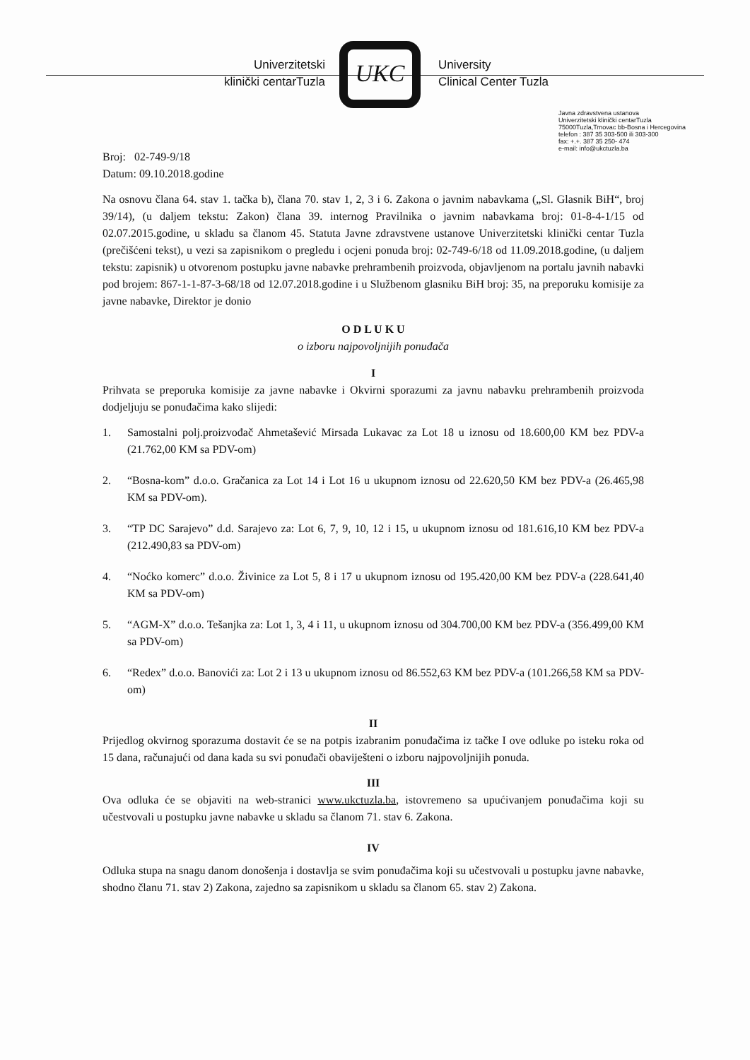Univerzitetski
klinički centarTuzla
UKC
University
Clinical Center Tuzla
Javna zdravstvena ustanova
Univerzitetski klinički centarTuzla
75000Tuzla,Trnovac bb-Bosna i Hercegovina
telefon : 387 35 303-500 ili 303-300
fax: +.+. 387 35 250- 474
e-mail: info@ukctuzla.ba
Broj: 02-749-9/18
Datum: 09.10.2018.godine
Na osnovu člana 64. stav 1. tačka b), člana 70. stav 1, 2, 3 i 6. Zakona o javnim nabavkama („Sl. Glasnik BiH“, broj 39/14), (u daljem tekstu: Zakon) člana 39. internog Pravilnika o javnim nabavkama broj: 01-8-4-1/15 od 02.07.2015.godine, u skladu sa članom 45. Statuta Javne zdravstvene ustanove Univerzitetski klinički centar Tuzla (prečišćeni tekst), u vezi sa zapisnikom o pregledu i ocjeni ponuda broj: 02-749-6/18 od 11.09.2018.godine, (u daljem tekstu: zapisnik) u otvorenom postupku javne nabavke prehrambenih proizvoda, objavljenom na portalu javnih nabavki pod brojem: 867-1-1-87-3-68/18 od 12.07.2018.godine i u Službenom glasniku BiH broj: 35, na preporuku komisije za javne nabavke, Direktor je donio
O D L U K U
o izboru najpovoljnijih ponuđača
I
Prihvata se preporuka komisije za javne nabavke i Okvirni sporazumi za javnu nabavku prehrambenih proizvoda dodjeljuju se ponuđačima kako slijedi:
1. Samostalni polj.proizvođač Ahmetašević Mirsada Lukavac za Lot 18 u iznosu od 18.600,00 KM bez PDV-a (21.762,00 KM sa PDV-om)
2. “Bosna-kom” d.o.o. Gračanica za Lot 14 i Lot 16 u ukupnom iznosu od 22.620,50 KM bez PDV-a (26.465,98 KM sa PDV-om).
3. “TP DC Sarajevo” d.d. Sarajevo za: Lot 6, 7, 9, 10, 12 i 15, u ukupnom iznosu od 181.616,10 KM bez PDV-a (212.490,83 sa PDV-om)
4. “Noćko komerc” d.o.o. Živinice za Lot 5, 8 i 17 u ukupnom iznosu od 195.420,00 KM bez PDV-a (228.641,40 KM sa PDV-om)
5. “AGM-X” d.o.o. Tešanjka za: Lot 1, 3, 4 i 11, u ukupnom iznosu od 304.700,00 KM bez PDV-a (356.499,00 KM sa PDV-om)
6. “Redex” d.o.o. Banovići za: Lot 2 i 13 u ukupnom iznosu od 86.552,63 KM bez PDV-a (101.266,58 KM sa PDV-om)
II
Prijedlog okvirnog sporazuma dostavit će se na potpis izabranim ponuđačima iz tačke I ove odluke po isteku roka od 15 dana, računajući od dana kada su svi ponuđači obaviješteni o izboru najpovoljnijih ponuda.
III
Ova odluka će se objaviti na web-stranici www.ukctuzla.ba, istovremeno sa upućivanjem ponuđačima koji su učestvovali u postupku javne nabavke u skladu sa članom 71. stav 6. Zakona.
IV
Odluka stupa na snagu danom donošenja i dostavlja se svim ponuđačima koji su učestvovali u postupku javne nabavke, shodno članu 71. stav 2) Zakona, zajedno sa zapisnikom u skladu sa članom 65. stav 2) Zakona.